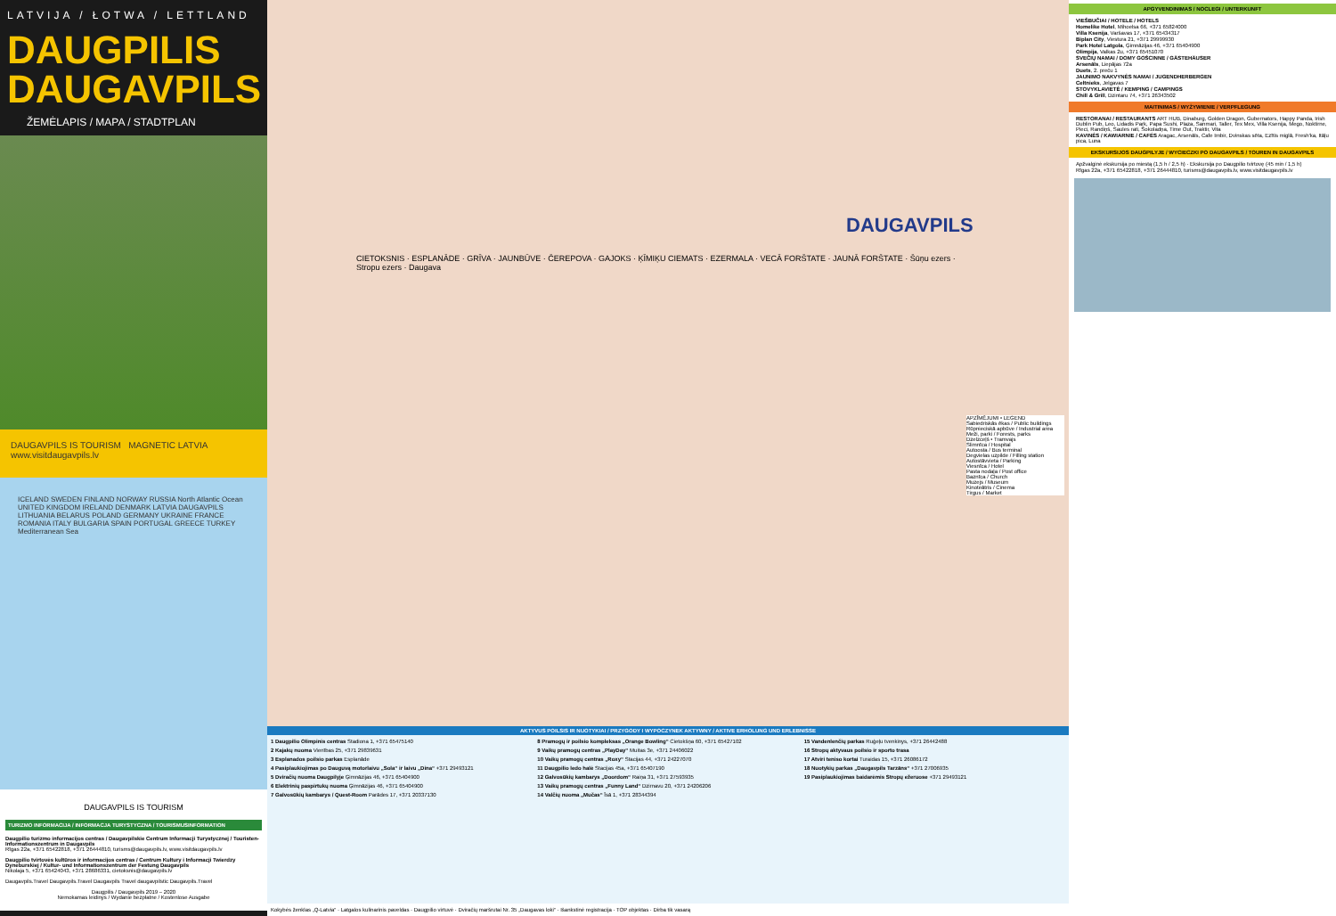LATVIJA / ŁOTWA / LETTLAND
DAUGPILIS DAUGAVPILS
ŽEMĖLAPIS / MAPA / STADTPLAN
DAUGAVPILS IS TOURISM MAGNETIC LATVIA www.visitdaugavpils.lv
ICELAND SWEDEN FINLAND NORWAY RUSSIA North Atlantic Ocean UNITED KINGDOM IRELAND DENMARK LATVIA DAUGAVPILS LITHUANIA BELARUS POLAND GERMANY UKRAINE FRANCE ROMANIA ITALY BULGARIA SPAIN PORTUGAL GREECE TURKEY Mediterranean Sea
DAUGAVPILS IS TOURISM
TURIZMO INFORMACIJA / INFORMACJA TURYSTYCZNA / TOURISMUSINFORMATION
Daugpilio turizmo informacijos centras / Daugavpilskie Centrum Informacji Turystycznej / Touristen-Informationszentrum in Daugavpils
Rīgas 22a, +371 65422818, +371 26444810, turisms@daugavpils.lv, www.visitdaugavpils.lv
Daugpilio tvirtovės kultūros ir informacijos centras / Centrum Kultury i Informacji Twierdzy Dyneburskiej / Kultur- und Informationszentrum der Festung Daugavpils
Nikolaja 5, +371 65424043, +371 28686331, cietoksnis@daugavpils.lv
Daugavpils.Travel Daugavpils.Travel Daugavpils Travel daugavpilstic Daugavpils.Travel
Daugpilis / Daugavpils 2019 – 2020
Nemokamas leidinys / Wydanie bezpłatne / Kostenlose Ausgabe
DAUGAVPILS
CIETOKSNIS · ESPLANĀDE · GRĪVA · JAUNBŪVE · ČEREPOVA · GAJOKS · ĶĪMIĶU CIEMATS · EZERMALA · VECĀ FORŠTATE · JAUNĀ FORŠTATE · Šūņu ezers · Stropu ezers · Daugava
APZĪMĒJUMI • LEGEND
Sabiedriskās ēkas / Public buildings
Rūpnieciskā apbūve / Industrial area
Meži, parki / Forests, parks
Dzelzceļš • Tramvajs
Slimnīca / Hospital
Autoosta / Bus terminal
Degvielas uzpilde / Filling station
Autostāvvieta / Parking
Viesnīca / Hotel
Pasta nodaļa / Post office
Baznīca / Church
Muzejs / Museum
Kinoteātris / Cinema
Tirgus / Market
AKTYVUS POILSIS IR NUOTYKIAI / PRZYGODY I WYPOCZYNEK AKTYWNY / AKTIVE ERHOLUNG UND ERLEBNISSE
1 Daugpilio Olimpinis centras Stadiona 1, +371 65475140
2 Kajakų nuoma Vienības 25, +371 29839631
3 Esplanados poilsio parkas Esplanāde
4 Pasiplaukiojimas po Dauguvą motorlaivu „Sola“ ir laivu „Dina“ +371 29493121
5 Dviračių nuoma Daugpilyje Ģimnāzijas 46, +371 65404900
6 Elektrinių paspirtukų nuoma Ģimnāzijas 46, +371 65404900
7 Galvosūkių kambarys / Quest-Room Parādes 17, +371 20337130
8 Pramogų ir poilsio kompleksas „Orange Bowling“ Cietokšņa 60, +371 65427102
9 Vaikų pramogų centras „PlayDay“ Muitas 3e, +371 24406022
10 Vaikų pramogų centras „Roxy“ Stacijas 44, +371 24227070
11 Daugpilio ledo halė Stacijas 45a, +371 65407190
12 Galvosūkių kambarys „Doordom“ Raiņa 31, +371 27593935
13 Vaikų pramogų centras „Funny Land“ Dzirnavu 20, +371 24206206
14 Valčių nuoma „Mučas“ Īsā 1, +371 28344394
15 Vandenlenčių parkas Ruģeļu tvenkinys, +371 26442488
16 Stropų aktyvaus poilsio ir sporto trasa
17 Atviri teniso kortai Turaidas 15, +371 26086172
18 Nuotykių parkas „Daugavpils Tarzāns“ +371 27006935
19 Pasiplaukiojimas baidarėmis Stropų ežeruose +371 29493121
Kokybės ženklas „Q-Latvia“ · Latgalos kulinarinis paveldas · Daugpilio virtuvė · Dviračių maršrutai Nr. 35 „Daugavas loki“ · Išankstinė registracija · TOP objektas · Dirba tik vasarą
APGYVENDINIMAS / NOCLEGI / UNTERKUNFT
VIEŠBUČIAI / HOTELE / HOTELS
Homelike Hotel, Mihoelsa 66, +371 65824000
Villa Ksenija, Varšavas 17, +371 65434317
Biplan City, Viestura 21, +371 29999930
Park Hotel Latgola, Ģimnāzijas 46, +371 65404900
Olimpija, Valkas 2u, +371 65451070
SVEČIŲ NAMAI / DOMY GOŚCINNE / GÄSTEHÄUSER
Arsenāls, Liepājas 72a
Duets, 2. preču 1
JAUNIMO NAKVYNĖS NAMAI / JUGENDHERBERGEN
Celtnieks, Jelgavas 7
STOVYKLAVIETĖ / KEMPING / CAMPINGS
Chill & Grill, Dzintaru 74, +371 26343502
MAITINIMAS / WYŻYWIENIE / VERPFLEGUNG
RESTORANAI / RESTAURANTS ART HUB, Dinaburg, Golden Dragon, Gubernators, Happy Panda, Irish Dublin Pub, Leo, Lidadis Park, Papa Sushi, Plaza, Sanmari, Taller, Tex Mex, Villa Ksenija, Mego, Noktirne, Pieci, Randiņš, Saules rati, Šokoladņa, Time Out, Traktir, Vita
KAVINĖS / KAWIARNIE / CAFÉS Aragac, Arsenāls, Cafe Imbir, Dvinskas sēta, Ezītis miglā, Fresh'ka, Itāļu pica, Luna
EKSKURSIJOS DAUGPILYJE / WYCIECZKI PO DAUGAVPILS / TOUREN IN DAUGAVPILS
Apžvalginė ekskursija po miestą (1,5 h / 2,5 h) · Ekskursija po Daugpilio tvirtovę (45 min / 1,5 h)
Rīgas 22a, +371 65422818, +371 26444810, turisms@daugavpils.lv, www.visitdaugavpils.lv